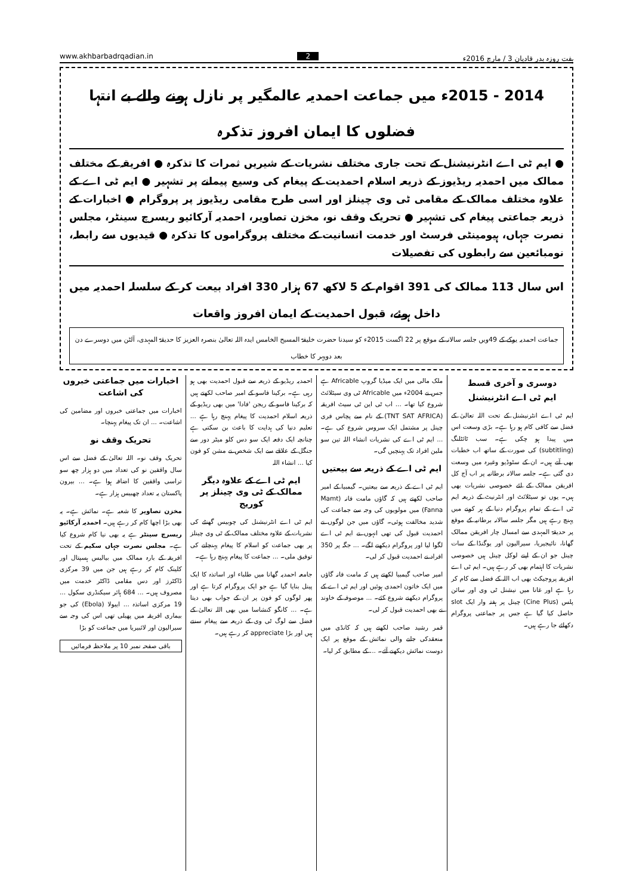www.akhbarbadrqadian.in 2 ہفت روزہ بدر قادیان 3 / مارچ 2016ء
2014 - 2015ء میں جماعت احمدیہ عالمگیر پر نازل ہونے والے بے انتہا فضلوں کا ایمان افروز تذکرہ
● ایم ٹی اے انٹرنیشنل کے تحت جاری مختلف نشریات کے شیریں ثمرات کا تذکرہ ● افریقہ کے مختلف ممالک میں احمدیہ ریڈیوز کے ذریعہ اسلام احمدیت کے پیغام کی وسیع پیمانے پر تشہیر ● ایم ٹی اے کے علاوہ مختلف ممالک کے مقامی ٹی وی چینلز اور اسی طرح مقامی ریڈیوز پر پروگرام ● اخبارات کے ذریعہ جماعتی پیغام کی تشہیر ● تحریک وقف نو، مخزن تصاویر، احمدیہ آرکائیو ریسرچ سینٹر، مجلس نصرت جہاں، ہیومینٹی فرسٹ اور خدمت انسانیت کے مختلف پروگراموں کا تذکرہ ● قیدیوں سے رابطہ، نومبائعین سے رابطوں کی تفصیلات
اس سال 113 ممالک کی 391 اقوام کے 5 لاکھ 67 ہزار 330 افراد بیعت کر کے سلسلہ احمدیہ میں داخل ہوئے، قبول احمدیت کے ایمان افروز واقعات
جماعت احمدیہ یوکے کے 49ویں جلسہ سالانہ کے موقع پر 22 اگست 2015ء کو سیدنا حضرت خلیفۃ المسیح الخامس ایدہ اللہ تعالیٰ بنصرہ العزیز کا حدیقۃ المہدی، آلٹن میں دوسرے دن بعد دوپہر کا خطاب
دوسری و آخری قسط
ایم ٹی اے انٹرنیشنل
ایم ٹی اے انٹرنیشنل کے تحت اللہ تعالیٰ کے فضل سے کافی کام ہو رہا ہے۔ بڑی وسعت اس میں پیدا ہو چکی ہے۔ سب ٹائٹلنگ (subtitling) کی صورت کے ساتھ اب خطبات بھی آتے ہیں۔ ان کے سٹوڈیو وغیرہ میں وسعت دی گئی ہے۔ جلسہ سالانہ برطانیہ پر اب آج کل افریقن ممالک کے لئے خصوصی نشریات بھی ہیں۔ یوں تو سیٹلائٹ اور انٹرنیٹ کے ذریعہ ایم ٹی اے کے تمام پروگرام دنیا کے ہر کونے میں پہنچ رہے ہیں مگر جلسہ سالانہ برطانیہ کے موقع پر حدیقۃ المہدی سے امسال چار افریقن ممالک گھانا، نائیجیریا، سیرالیون اور یوگنڈا کے سات چینل جو ان کے اپنے لوکل چینل ہیں خصوصی نشریات کا اہتمام بھی کر رہے ہیں۔ ایم ٹی اے افریقہ پروجیکٹ بھی اب اللہ کے فضل سے کام کر رہا ہے اور غانا میں نیشنل ٹی وی اور سائن پلس (Cine Plus) چینل پر ہفتہ وار ایک slot حاصل کیا گیا ہے جس پر جماعتی پروگرام دکھائے جا رہے ہیں۔
ملک مالی میں ایک میڈیا گروپ Africable ہے جس نے 2004ء میں Africable ٹی وی سیٹلائٹ شروع کیا تھا۔ ... اب ٹی این ٹی سیٹ افریقہ (TNT SAT AFRICA) کے نام سے پچاس فری چینل پر مشتمل ایک سروس شروع کی ہے۔ ... ایم ٹی اے کی نشریات انشاء اللہ تین سو ملین افراد تک پہنچیں گی۔
ایم ٹی اے کے ذریعہ سے بیعتیں
ایم ٹی اے کے ذریعہ سے بیعتیں۔ گیمبیا کے امیر صاحب لکھتے ہیں کہ گاؤں مامت فانہ (Mamt Fanna) میں مولویوں کی وجہ سے جماعت کی شدید مخالفت ہوئی۔ گاؤں میں جن لوگوں نے احمدیت قبول کی تھی انہوں نے ایم ٹی اے لگوا لیا اور پروگرام دیکھنے لگے۔ ... جگہ پر 350 افراد نے احمدیت قبول کر لی۔
امیر صاحب گیمبیا لکھتے ہیں کہ مامت فانہ گاؤں میں ایک خاتون احمدی ہوئیں اور ایم ٹی اے کے پروگرام دیکھنے شروع کئے۔ ... موصوفہ کے خاوند نے بھی احمدیت قبول کر لی۔
قمر رشید صاحب لکھتے ہیں کہ کانڈی میں منعقدکی جانے والی نمائش کے موقع پر ایک دوست نمائش دیکھنے آئے۔ ... کے مطابق کر لیا۔
احمدیہ ریڈیو کے ذریعہ سے قبول احمدیت بھی ہو رہی ہے۔ برکینا فاسو کے امیر صاحب لکھتے ہیں کہ برکینا فاسو کے ریجن 'فادا' میں بھی ریڈیو کے ذریعہ اسلام احمدیت کا پیغام پہنچ رہا ہے ... تعلیم دنیا کی ہدایت کا باعث بن سکتی ہے چنانچہ ایک دفعہ ایک سو دس کلو میٹر دور سے جنگل کے علاقے سے ایک شخص نے مشن کو فون کیا ... انشاء اللہ
ایم ٹی اے کے علاوہ دیگر ممالک کے ٹی وی چینلز پر کوریج
ایم ٹی اے انٹرنیشنل کی چوبیس گھنٹے کی نشریات کے علاوہ مختلف ممالک کے ٹی وی چینلز پر بھی جماعت کو اسلام کا پیغام پہنچانے کی توفیق ملی۔ ... جماعت کا پیغام پہنچ رہا ہے۔
جامعہ احمدیہ گھانا میں طلباء اور اساتذہ کا ایک پینل بنایا گیا ہے جو ایک پروگرام کرتا ہے اور پھر لوگوں کو فون پر ان کے جواب بھی دیتا ہے۔ ... کانگو کنشاسا میں بھی اللہ تعالیٰ کے فضل سے لوگ ٹی وی کے ذریعہ سے پیغام سنتے ہیں اور بڑا appreciate کر رہے ہیں۔
اخبارات میں جماعتی خبروں کی اشاعت
اخبارات میں جماعتی خبروں اور مضامین کی اشاعت۔ ... ان تک پیغام پہنچا۔
تحریک وقف نو
تحریک وقف نو۔ اللہ تعالیٰ کے فضل سے اس سال واقفین نو کی تعداد میں دو ہزار چھ سو تراسی واقفین کا اضافہ ہوا ہے۔ ... بیرون پاکستان یہ تعداد چھبیس ہزار ہے۔
مخزن تصاویر کا شعبہ ہے۔ نمائش ہے۔ یہ بھی بڑا اچھا کام کر رہے ہیں۔ احمدیہ آرکائیو ریسرچ سینٹر ہے یہ بھی نیا کام شروع کیا ہے۔ مجلس نصرت جہاں سکیم کے تحت افریقہ کے بارہ ممالک میں بیالیس ہسپتال اور کلینک کام کر رہے ہیں جن میں 39 مرکزی ڈاکٹرز اور دس مقامی ڈاکٹر خدمت میں مصروف ہیں۔ ... 684 ہائر سیکنڈری سکول ... 19 مرکزی اساتذہ ... ایبولا (Ebola) کی جو بیماری افریقہ میں پھیلی تھی اس کی وجہ سے سیرالیون اور لائبیریا میں جماعت کو بڑا
باقی صفحہ نمبر 10 پر ملاحظہ فرمائیں